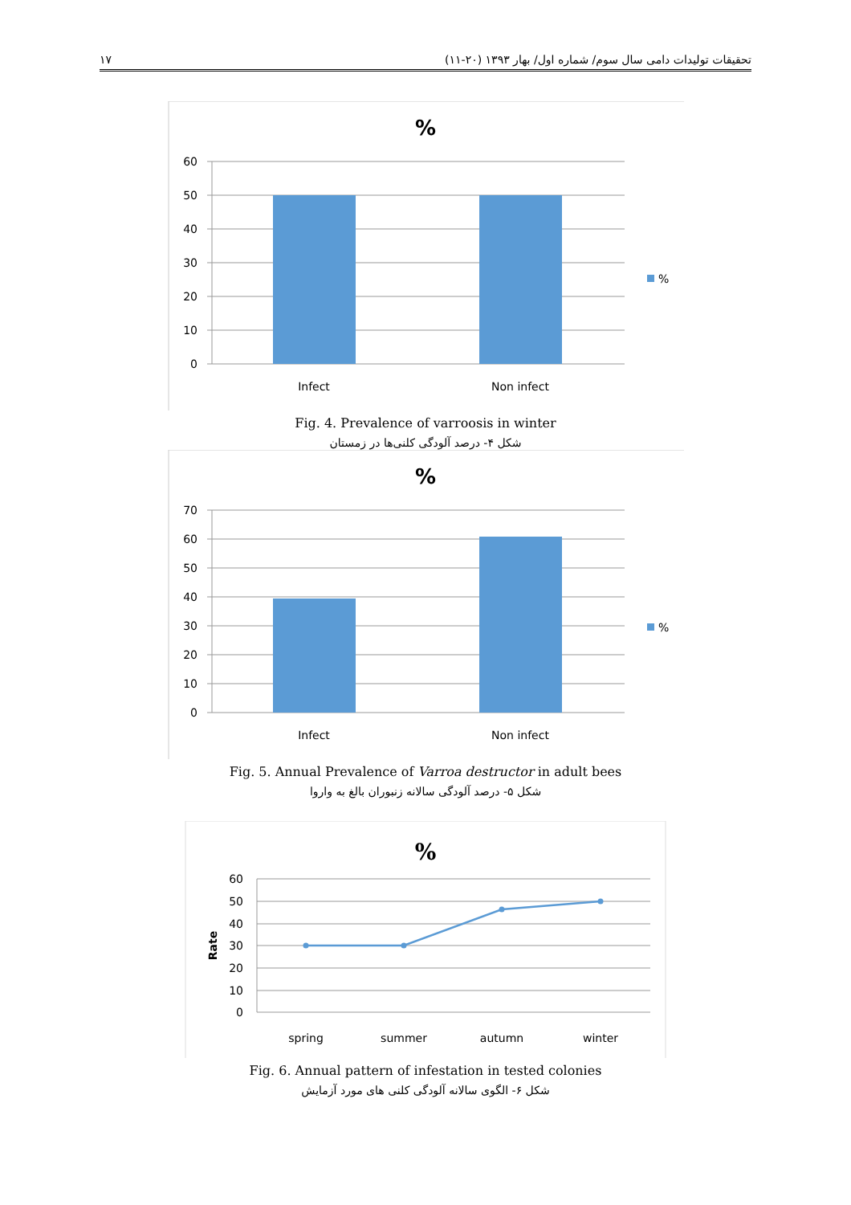۱۷ تحقیقات تولیدات دامی سال سوم/ شماره اول/ بهار ۱۳۹۳ (۲۰-۱۱)
%
60
50
40
30
20
10
0
Infect
Non infect
%
Fig. 4. Prevalence of varroosis in winter
شکل ۴- درصد آلودگی کلنی‌ها در زمستان
%
70
60
50
40
30
20
10
0
Infect
Non infect
%
Fig. 5. Annual Prevalence of Varroa destructor in adult bees
شکل ۵- درصد آلودگی سالانه زنبوران بالغ به واروا
%
60
50
40
30
20
10
0
spring
summer
autumn
winter
Rate
Fig. 6. Annual pattern of infestation in tested colonies
شکل ۶- الگوی سالانه آلودگی کلنی های مورد آزمایش